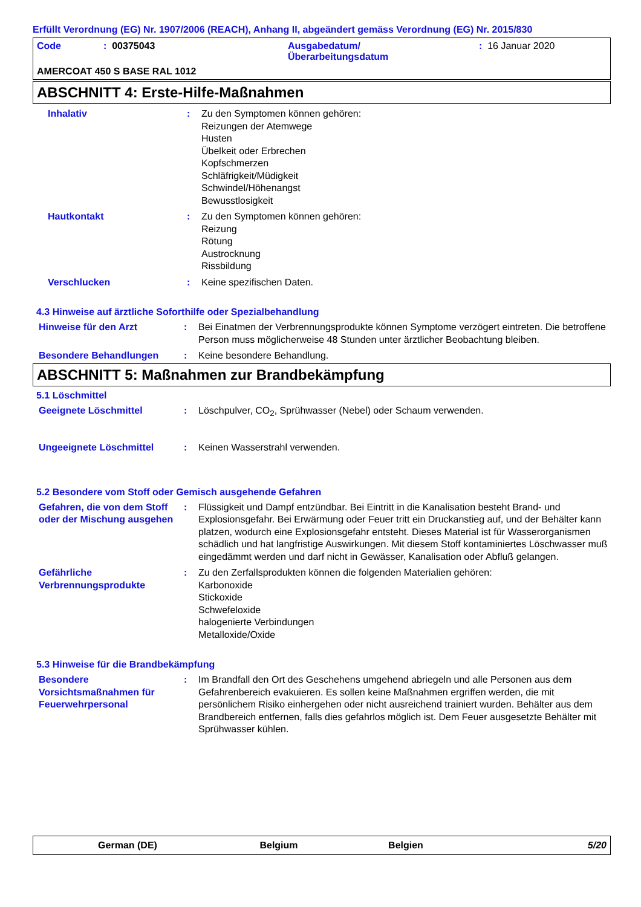Erfüllt Verordnung (EG) Nr. 1907/2006 (REACH), Anhang II, abgeändert gemäss Verordnung (EG) Nr. 2015/830
| Code | : 00375043 | Ausgabedatum/ Überarbeitungsdatum | : 16 Januar 2020 |
AMERCOAT 450 S BASE RAL 1012
ABSCHNITT 4: Erste-Hilfe-Maßnahmen
Inhalativ : Zu den Symptomen können gehören:
Reizungen der Atemwege
Husten
Übelkeit oder Erbrechen
Kopfschmerzen
Schläfrigkeit/Müdigkeit
Schwindel/Höhenangst
Bewusstlosigkeit
Hautkontakt : Zu den Symptomen können gehören:
Reizung
Rötung
Austrocknung
Rissbildung
Verschlucken : Keine spezifischen Daten.
4.3 Hinweise auf ärztliche Soforthilfe oder Spezialbehandlung
Hinweise für den Arzt : Bei Einatmen der Verbrennungsprodukte können Symptome verzögert eintreten. Die betroffene Person muss möglicherweise 48 Stunden unter ärztlicher Beobachtung bleiben.
Besondere Behandlungen : Keine besondere Behandlung.
ABSCHNITT 5: Maßnahmen zur Brandbekämpfung
5.1 Löschmittel
Geeignete Löschmittel : Löschpulver, CO<sub>2</sub>, Sprühwasser (Nebel) oder Schaum verwenden.
Ungeeignete Löschmittel : Keinen Wasserstrahl verwenden.
5.2 Besondere vom Stoff oder Gemisch ausgehende Gefahren
Gefahren, die von dem Stoff oder der Mischung ausgehen
: Flüssigkeit und Dampf entzündbar. Bei Eintritt in die Kanalisation besteht Brand- und Explosionsgefahr. Bei Erwärmung oder Feuer tritt ein Druckanstieg auf, und der Behälter kann platzen, wodurch eine Explosionsgefahr entsteht. Dieses Material ist für Wasserorganismen schädlich und hat langfristige Auswirkungen. Mit diesem Stoff kontaminiertes Löschwasser muß eingedämmt werden und darf nicht in Gewässer, Kanalisation oder Abfluß gelangen.
Gefährliche Verbrennungsprodukte
: Zu den Zerfallsprodukten können die folgenden Materialien gehören:
Karbonoxide
Stickoxide
Schwefeloxide
halogenierte Verbindungen
Metalloxide/Oxide
5.3 Hinweise für die Brandbekämpfung
Besondere Vorsichtsmaßnahmen für Feuerwehrpersonal
: Im Brandfall den Ort des Geschehens umgehend abriegeln und alle Personen aus dem Gefahrenbereich evakuieren. Es sollen keine Maßnahmen ergriffen werden, die mit persönlichem Risiko einhergehen oder nicht ausreichend trainiert wurden. Behälter aus dem Brandbereich entfernen, falls dies gefahrlos möglich ist. Dem Feuer ausgesetzte Behälter mit Sprühwasser kühlen.
German (DE) Belgium Belgien 5/20